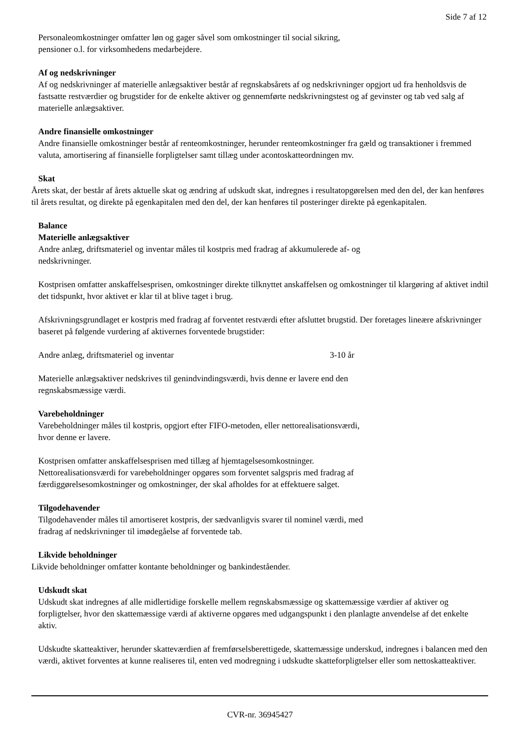Side 7 af 12
Personaleomkostninger omfatter løn og gager såvel som omkostninger til social sikring,
pensioner o.l. for virksomhedens medarbejdere.
Af og nedskrivninger
Af og nedskrivninger af materielle anlægsaktiver består af regnskabsårets af og nedskrivninger opgjort ud fra henholdsvis de fastsatte restværdier og brugstider for de enkelte aktiver og gennemførte nedskrivningstest og af gevinster og tab ved salg af materielle anlægsaktiver.
Andre finansielle omkostninger
Andre finansielle omkostninger består af renteomkostninger, herunder renteomkostninger fra gæld og transaktioner i fremmed valuta, amortisering af finansielle forpligtelser samt tillæg under acontoskatteordningen mv.
Skat
Årets skat, der består af årets aktuelle skat og ændring af udskudt skat, indregnes i resultatopgørelsen med den del, der kan henføres til årets resultat, og direkte på egenkapitalen med den del, der kan henføres til posteringer direkte på egenkapitalen.
Balance
Materielle anlægsaktiver
Andre anlæg, driftsmateriel og inventar måles til kostpris med fradrag af akkumulerede af- og
nedskrivninger.
Kostprisen omfatter anskaffelsesprisen, omkostninger direkte tilknyttet anskaffelsen og omkostninger til klargøring af aktivet indtil det tidspunkt, hvor aktivet er klar til at blive taget i brug.
Afskrivningsgrundlaget er kostpris med fradrag af forventet restværdi efter afsluttet brugstid. Der foretages lineære afskrivninger baseret på følgende vurdering af aktivernes forventede brugstider:
Andre anlæg, driftsmateriel og inventar 3-10 år
Materielle anlægsaktiver nedskrives til genindvindingsværdi, hvis denne er lavere end den
regnskabsmæssige værdi.
Varebeholdninger
Varebeholdninger måles til kostpris, opgjort efter FIFO-metoden, eller nettorealisationsværdi,
hvor denne er lavere.
Kostprisen omfatter anskaffelsesprisen med tillæg af hjemtagelsesomkostninger.
Nettorealisationsværdi for varebeholdninger opgøres som forventet salgspris med fradrag af
færdiggørelsesomkostninger og omkostninger, der skal afholdes for at effektuere salget.
Tilgodehavender
Tilgodehavender måles til amortiseret kostpris, der sædvanligvis svarer til nominel værdi, med
fradrag af nedskrivninger til imødegåelse af forventede tab.
Likvide beholdninger
Likvide beholdninger omfatter kontante beholdninger og bankindeståender.
Udskudt skat
Udskudt skat indregnes af alle midlertidige forskelle mellem regnskabsmæssige og skattemæssige værdier af aktiver og forpligtelser, hvor den skattemæssige værdi af aktiverne opgøres med udgangspunkt i den planlagte anvendelse af det enkelte aktiv.
Udskudte skatteaktiver, herunder skatteværdien af fremførselsberettigede, skattemæssige underskud, indregnes i balancen med den værdi, aktivet forventes at kunne realiseres til, enten ved modregning i udskudte skatteforpligtelser eller som nettoskatteaktiver.
CVR-nr. 36945427